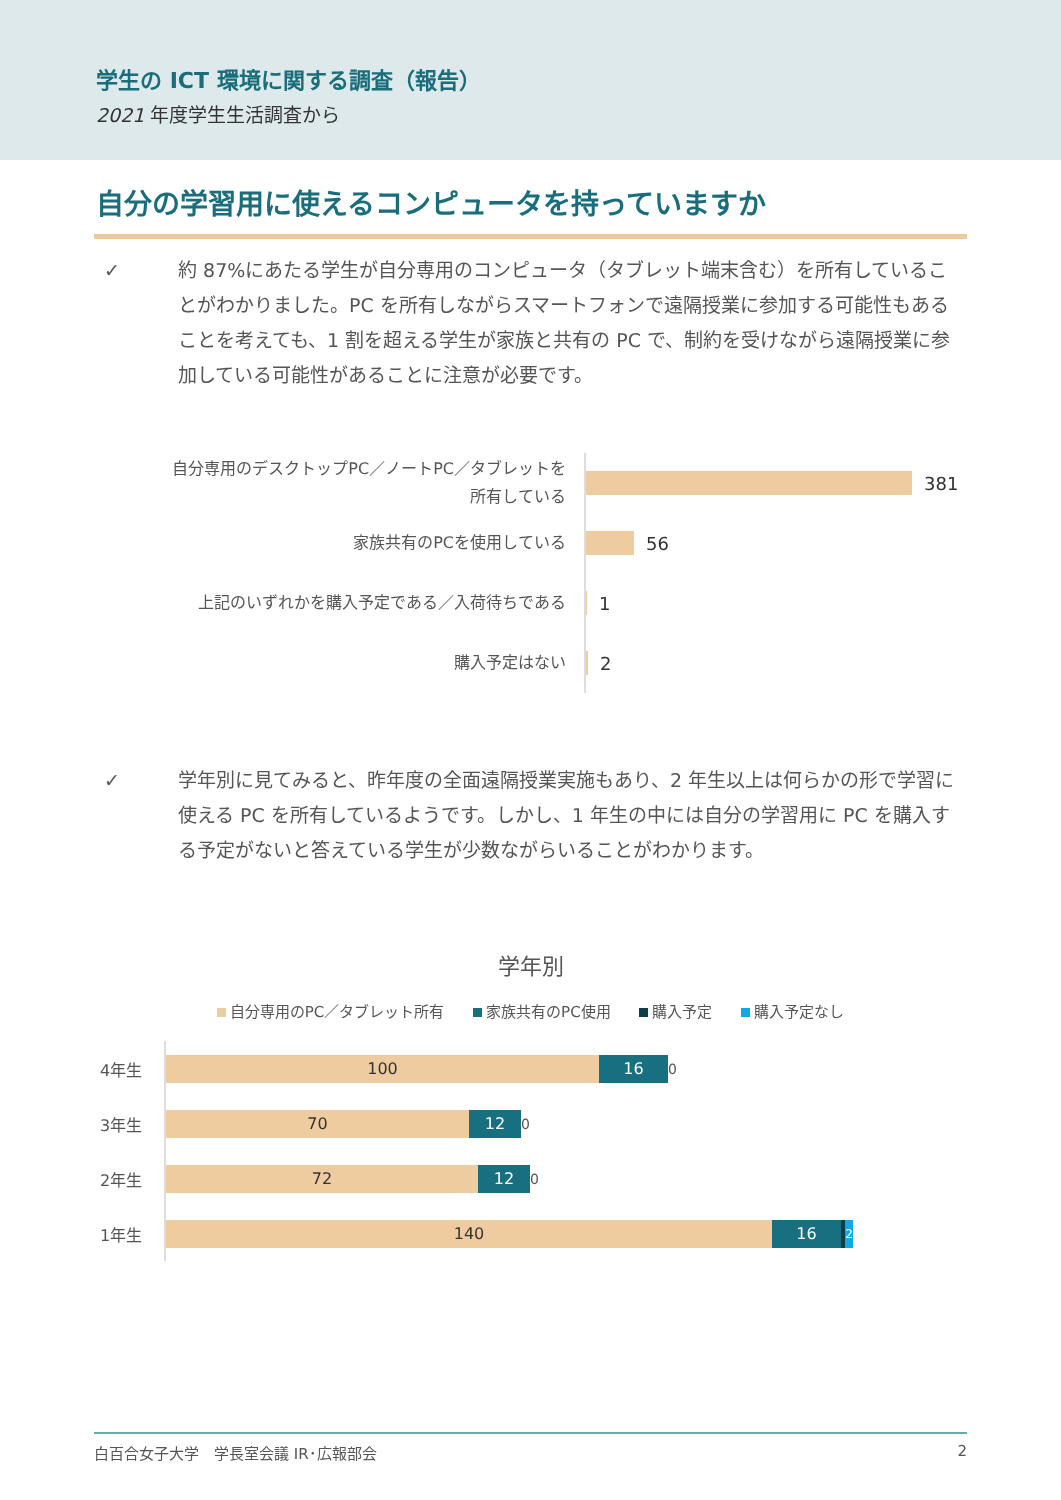学生の ICT 環境に関する調査（報告）
2021 年度学生生活調査から
自分の学習用に使えるコンピュータを持っていますか
✓ 約 87%にあたる学生が自分専用のコンピュータ（タブレット端末含む）を所有していることがわかりました。PC を所有しながらスマートフォンで遠隔授業に参加する可能性もあることを考えても、1 割を超える学生が家族と共有の PC で、制約を受けながら遠隔授業に参加している可能性があることに注意が必要です。
自分専用のデスクトップPC／ノートPC／タブレットを所有している
381
家族共有のPCを使用している
56
上記のいずれかを購入予定である／入荷待ちである
1
購入予定はない
2
✓ 学年別に見てみると、昨年度の全面遠隔授業実施もあり、2 年生以上は何らかの形で学習に使える PC を所有しているようです。しかし、1 年生の中には自分の学習用に PC を購入する予定がないと答えている学生が少数ながらいることがわかります。
学年別
自分専用のPC／タブレット所有 家族共有のPC使用 購入予定 購入予定なし
4年生
100 16
0
3年生
70 12
0
2年生
72 12
0
1年生
140 16
2
白百合女子大学　学長室会議 IR･広報部会 2